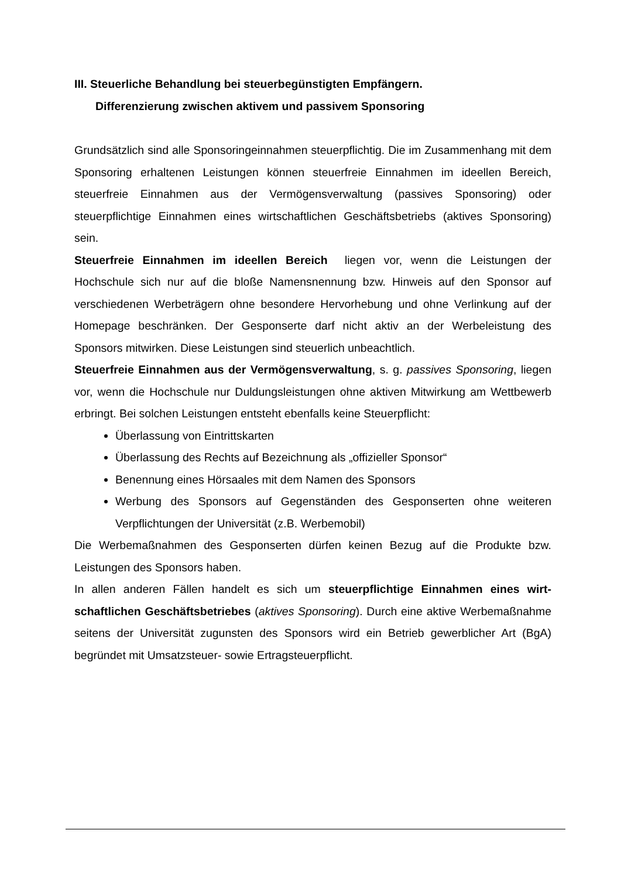III. Steuerliche Behandlung bei steuerbegünstigten Empfängern.
Differenzierung zwischen aktivem und passivem Sponsoring
Grundsätzlich sind alle Sponsoringeinnahmen steuerpflichtig. Die im Zusammenhang mit dem Sponsoring erhaltenen Leistungen können steuerfreie Einnahmen im ideellen Bereich, steuerfreie Einnahmen aus der Vermögensverwaltung (passives Sponsoring) oder steuerpflichtige Einnahmen eines wirtschaftlichen Geschäftsbetriebs (aktives Sponsoring) sein.
Steuerfreie Einnahmen im ideellen Bereich liegen vor, wenn die Leistungen der Hochschule sich nur auf die bloße Namensnennung bzw. Hinweis auf den Sponsor auf verschiedenen Werbeträgern ohne besondere Hervorhebung und ohne Verlinkung auf der Homepage beschränken. Der Gesponserte darf nicht aktiv an der Werbeleistung des Sponsors mitwirken. Diese Leistungen sind steuerlich unbeachtlich.
Steuerfreie Einnahmen aus der Vermögensverwaltung, s. g. passives Sponsoring, liegen vor, wenn die Hochschule nur Duldungsleistungen ohne aktiven Mitwirkung am Wettbewerb erbringt. Bei solchen Leistungen entsteht ebenfalls keine Steuerpflicht:
Überlassung von Eintrittskarten
Überlassung des Rechts auf Bezeichnung als „offizieller Sponsor“
Benennung eines Hörsaales mit dem Namen des Sponsors
Werbung des Sponsors auf Gegenständen des Gesponserten ohne weiteren Verpflichtungen der Universität (z.B. Werbemobil)
Die Werbemaßnahmen des Gesponserten dürfen keinen Bezug auf die Produkte bzw. Leistungen des Sponsors haben.
In allen anderen Fällen handelt es sich um steuerpflichtige Einnahmen eines wirt­schaftlichen Geschäftsbetriebes (aktives Sponsoring). Durch eine aktive Werbe­maßnahme seitens der Universität zugunsten des Sponsors wird ein Betrieb gewerb­licher Art (BgA) begründet mit Umsatzsteuer- sowie Ertragsteuerpflicht.